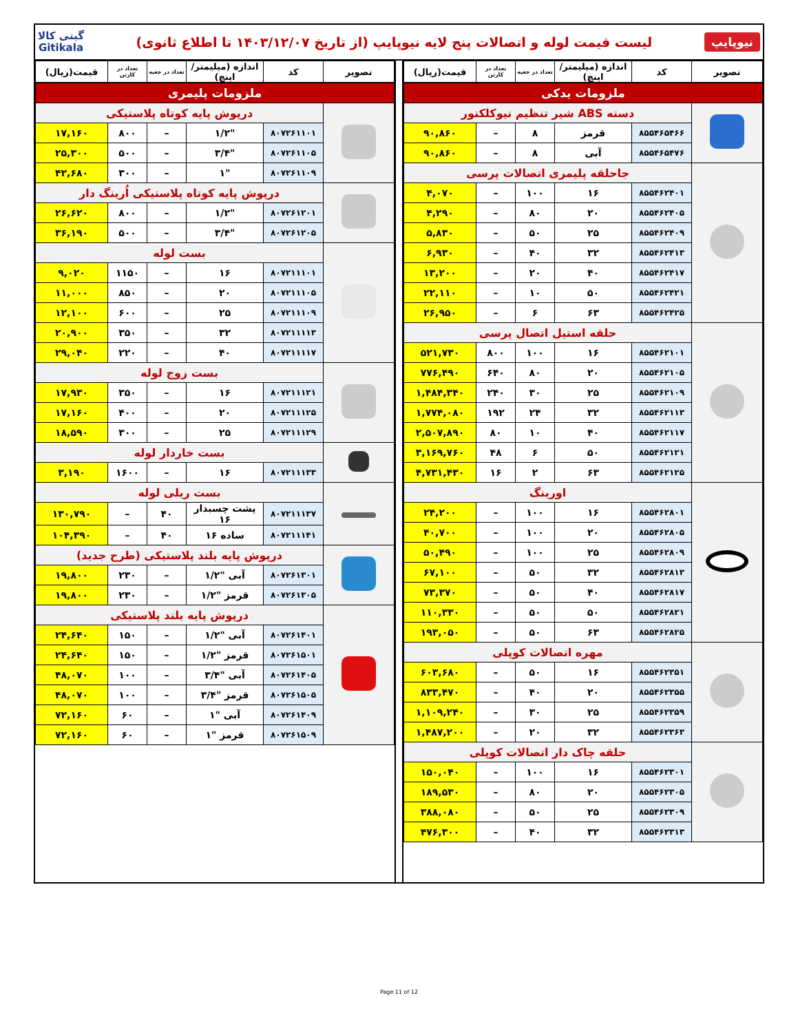نیوپایپ لیست قیمت لوله و اتصالات پنج لایه نیوپایپ (از تاریخ ۱۴۰۳/۱۲/۰۷ تا اطلاع ثانوی) گیتی کالا
Gitikala
| تصویر | کد | اندازه (میلیمتر/اینچ) | تعداد در جعبه | تعداد در کارتن | قیمت(ریال) |
| --- | --- | --- | --- | --- | --- |
| ملزومات یدکی | | | | | |
| | دسته ABS شیر تنظیم نیوکلکتور | | | | |
| | ۸۵۵۴۶۵۴۶۶ | قرمز | ۸ | – | ۹۰,۸۶۰ |
| | ۸۵۵۴۶۵۴۷۶ | آبی | ۸ | – | ۹۰,۸۶۰ |
| | جاحلقه پلیمری اتصالات پرسی | | | | |
| | ۸۵۵۴۶۲۴۰۱ | ۱۶ | ۱۰۰ | – | ۴,۰۷۰ |
| | ۸۵۵۴۶۲۴۰۵ | ۲۰ | ۸۰ | – | ۴,۲۹۰ |
| | ۸۵۵۴۶۲۴۰۹ | ۲۵ | ۵۰ | – | ۵,۸۳۰ |
| | ۸۵۵۴۶۲۴۱۳ | ۳۲ | ۴۰ | – | ۶,۹۳۰ |
| | ۸۵۵۴۶۲۴۱۷ | ۴۰ | ۲۰ | – | ۱۳,۲۰۰ |
| | ۸۵۵۴۶۲۴۲۱ | ۵۰ | ۱۰ | – | ۲۲,۱۱۰ |
| | ۸۵۵۴۶۲۴۲۵ | ۶۳ | ۶ | – | ۲۶,۹۵۰ |
| | حلقه استیل اتصال پرسی | | | | |
| | ۸۵۵۴۶۲۱۰۱ | ۱۶ | ۱۰۰ | ۸۰۰ | ۵۲۱,۷۳۰ |
| | ۸۵۵۴۶۲۱۰۵ | ۲۰ | ۸۰ | ۶۴۰ | ۷۷۶,۴۹۰ |
| | ۸۵۵۴۶۲۱۰۹ | ۲۵ | ۳۰ | ۲۴۰ | ۱,۴۸۴,۳۴۰ |
| | ۸۵۵۴۶۲۱۱۳ | ۳۲ | ۲۴ | ۱۹۲ | ۱,۷۷۴,۰۸۰ |
| | ۸۵۵۴۶۲۱۱۷ | ۴۰ | ۱۰ | ۸۰ | ۲,۵۰۷,۸۹۰ |
| | ۸۵۵۴۶۲۱۲۱ | ۵۰ | ۶ | ۴۸ | ۳,۱۶۹,۷۶۰ |
| | ۸۵۵۴۶۲۱۲۵ | ۶۳ | ۲ | ۱۶ | ۴,۷۳۱,۴۳۰ |
| | اورینگ | | | | |
| | ۸۵۵۴۶۲۸۰۱ | ۱۶ | ۱۰۰ | – | ۲۴,۲۰۰ |
| | ۸۵۵۴۶۲۸۰۵ | ۲۰ | ۱۰۰ | – | ۴۰,۷۰۰ |
| | ۸۵۵۴۶۲۸۰۹ | ۲۵ | ۱۰۰ | – | ۵۰,۴۹۰ |
| | ۸۵۵۴۶۲۸۱۳ | ۳۲ | ۵۰ | – | ۶۷,۱۰۰ |
| | ۸۵۵۴۶۲۸۱۷ | ۴۰ | ۵۰ | – | ۷۳,۳۷۰ |
| | ۸۵۵۴۶۲۸۲۱ | ۵۰ | ۵۰ | – | ۱۱۰,۳۳۰ |
| | ۸۵۵۴۶۲۸۲۵ | ۶۳ | ۵۰ | – | ۱۹۳,۰۵۰ |
| | مهره اتصالات کوپلی | | | | |
| | ۸۵۵۴۶۲۳۵۱ | ۱۶ | ۵۰ | – | ۶۰۳,۶۸۰ |
| | ۸۵۵۴۶۲۳۵۵ | ۲۰ | ۴۰ | – | ۸۳۳,۴۷۰ |
| | ۸۵۵۴۶۲۳۵۹ | ۲۵ | ۳۰ | – | ۱,۱۰۹,۲۴۰ |
| | ۸۵۵۴۶۲۳۶۳ | ۳۲ | ۲۰ | – | ۱,۴۸۷,۲۰۰ |
| | حلقه چاک دار اتصالات کوپلی | | | | |
| | ۸۵۵۴۶۲۳۰۱ | ۱۶ | ۱۰۰ | – | ۱۵۰,۰۴۰ |
| | ۸۵۵۴۶۲۳۰۵ | ۲۰ | ۸۰ | – | ۱۸۹,۵۳۰ |
| | ۸۵۵۴۶۲۳۰۹ | ۲۵ | ۵۰ | – | ۳۸۸,۰۸۰ |
| | ۸۵۵۴۶۲۳۱۳ | ۳۲ | ۴۰ | – | ۴۷۶,۳۰۰ |
| تصویر | کد | اندازه (میلیمتر/اینچ) | تعداد در جعبه | تعداد در کارتن | قیمت(ریال) |
| --- | --- | --- | --- | --- | --- |
| ملزومات پلیمری | | | | | |
| | درپوش پایه کوتاه پلاستیکی | | | | |
| | ۸۰۷۲۶۱۱۰۱ | "۱/۲ | – | ۸۰۰ | ۱۷,۱۶۰ |
| | ۸۰۷۲۶۱۱۰۵ | "۳/۴ | – | ۵۰۰ | ۲۵,۳۰۰ |
| | ۸۰۷۲۶۱۱۰۹ | "۱ | – | ۳۰۰ | ۴۲,۶۸۰ |
| | درپوش پایه کوتاه پلاستیکی اُرینگ دار | | | | |
| | ۸۰۷۲۶۱۲۰۱ | "۱/۲ | – | ۸۰۰ | ۲۶,۶۲۰ |
| | ۸۰۷۲۶۱۲۰۵ | "۳/۴ | – | ۵۰۰ | ۳۶,۱۹۰ |
| | بست لوله | | | | |
| | ۸۰۷۲۱۱۱۰۱ | ۱۶ | – | ۱۱۵۰ | ۹,۰۲۰ |
| | ۸۰۷۲۱۱۱۰۵ | ۲۰ | – | ۸۵۰ | ۱۱,۰۰۰ |
| | ۸۰۷۲۱۱۱۰۹ | ۲۵ | – | ۶۰۰ | ۱۲,۱۰۰ |
| | ۸۰۷۲۱۱۱۱۳ | ۳۲ | – | ۳۵۰ | ۲۰,۹۰۰ |
| | ۸۰۷۲۱۱۱۱۷ | ۴۰ | – | ۲۲۰ | ۲۹,۰۴۰ |
| | بست زوج لوله | | | | |
| | ۸۰۷۲۱۱۱۲۱ | ۱۶ | – | ۳۵۰ | ۱۷,۹۳۰ |
| | ۸۰۷۲۱۱۱۲۵ | ۲۰ | – | ۴۰۰ | ۱۷,۱۶۰ |
| | ۸۰۷۲۱۱۱۲۹ | ۲۵ | – | ۳۰۰ | ۱۸,۵۹۰ |
| | بست خاردار لوله | | | | |
| | ۸۰۷۲۱۱۱۳۳ | ۱۶ | – | ۱۶۰۰ | ۳,۱۹۰ |
| | بست ریلی لوله | | | | |
| | ۸۰۷۲۱۱۱۳۷ | پشت چسبدار ۱۶ | ۴۰ | – | ۱۳۰,۷۹۰ |
| | ۸۰۷۲۱۱۱۴۱ | ساده ۱۶ | ۴۰ | – | ۱۰۴,۳۹۰ |
| | درپوش پایه بلند پلاستیکی (طرح جدید) | | | | |
| | ۸۰۷۲۶۱۳۰۱ | آبی "۱/۲ | – | ۲۳۰ | ۱۹,۸۰۰ |
| | ۸۰۷۲۶۱۳۰۵ | قرمز "۱/۲ | – | ۲۳۰ | ۱۹,۸۰۰ |
| | درپوش پایه بلند پلاستیکی | | | | |
| | ۸۰۷۲۶۱۴۰۱ | آبی "۱/۲ | – | ۱۵۰ | ۲۴,۶۴۰ |
| | ۸۰۷۲۶۱۵۰۱ | قرمز "۱/۲ | – | ۱۵۰ | ۲۴,۶۴۰ |
| | ۸۰۷۲۶۱۴۰۵ | آبی "۳/۴ | – | ۱۰۰ | ۴۸,۰۷۰ |
| | ۸۰۷۲۶۱۵۰۵ | قرمز "۳/۴ | – | ۱۰۰ | ۴۸,۰۷۰ |
| | ۸۰۷۲۶۱۴۰۹ | آبی "۱ | – | ۶۰ | ۷۲,۱۶۰ |
| | ۸۰۷۲۶۱۵۰۹ | قرمز "۱ | – | ۶۰ | ۷۲,۱۶۰ |
Page 11 of 12